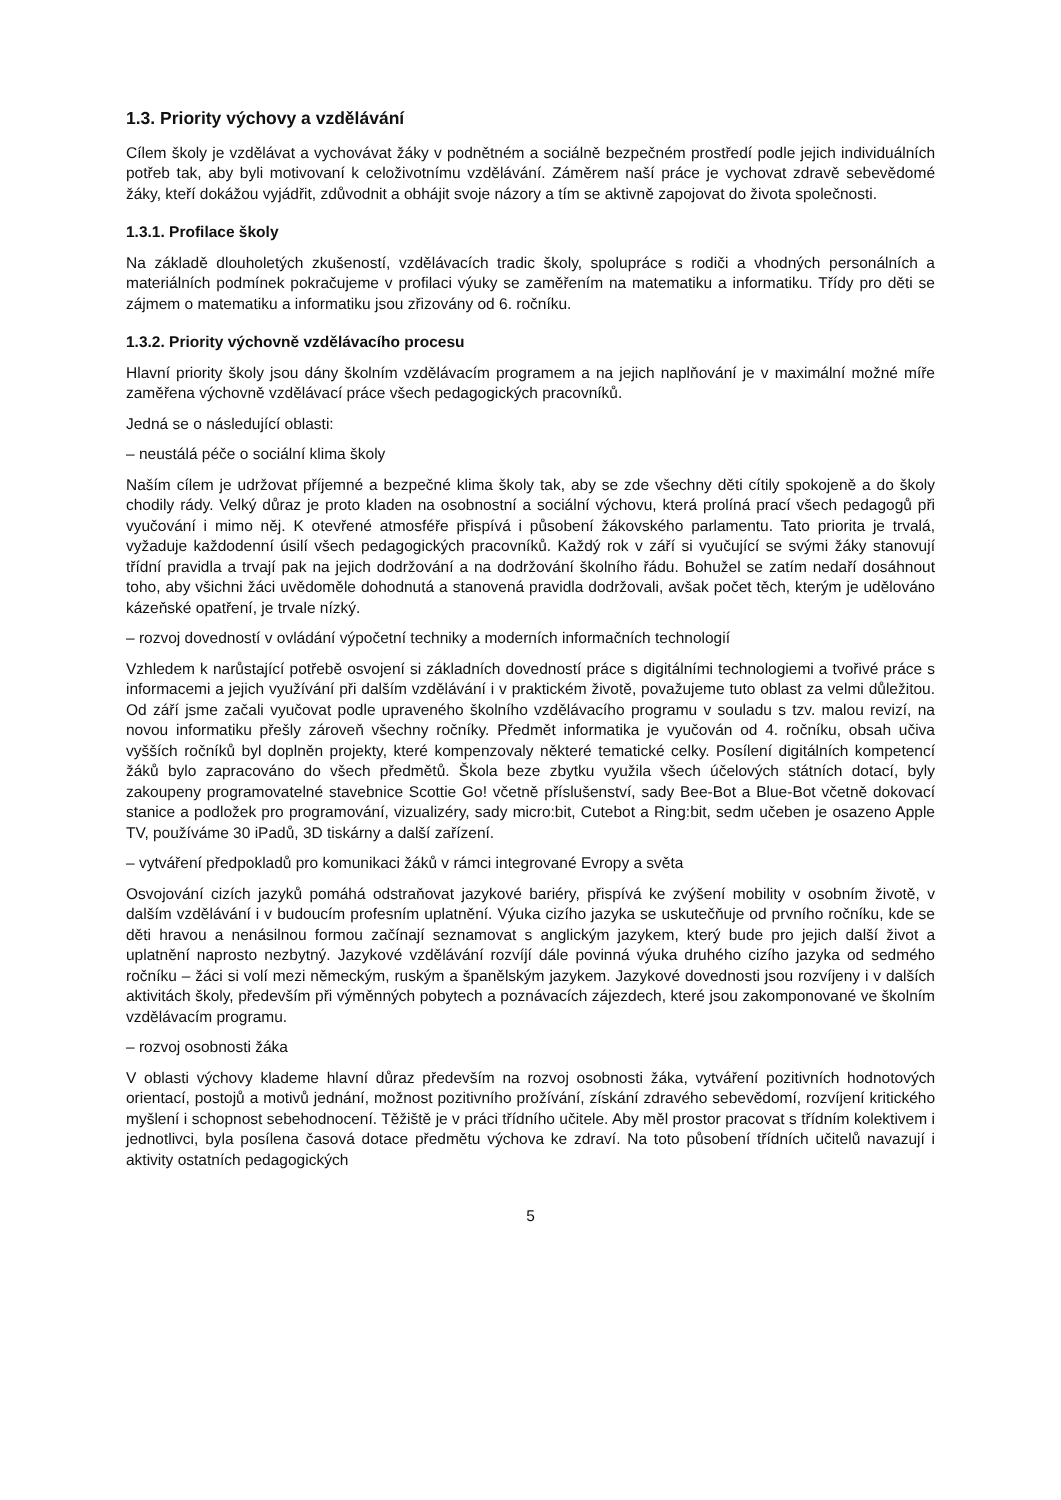1.3. Priority výchovy a vzdělávání
Cílem školy je vzdělávat a vychovávat žáky v podnětném a sociálně bezpečném prostředí podle jejich individuálních potřeb tak, aby byli motivovaní k celoživotnímu vzdělávání. Záměrem naší práce je vychovat zdravě sebevědomé žáky, kteří dokážou vyjádřit, zdůvodnit a obhájit svoje názory a tím se aktivně zapojovat do života společnosti.
1.3.1. Profilace školy
Na základě dlouholetých zkušeností, vzdělávacích tradic školy, spolupráce s rodiči a vhodných personálních a materiálních podmínek pokračujeme v profilaci výuky se zaměřením na matematiku a informatiku. Třídy pro děti se zájmem o matematiku a informatiku jsou zřizovány od 6. ročníku.
1.3.2. Priority výchovně vzdělávacího procesu
Hlavní priority školy jsou dány školním vzdělávacím programem a na jejich naplňování je v maximální možné míře zaměřena výchovně vzdělávací práce všech pedagogických pracovníků.
Jedná se o následující oblasti:
– neustálá péče o sociální klima školy
Naším cílem je udržovat příjemné a bezpečné klima školy tak, aby se zde všechny děti cítily spokojeně a do školy chodily rády. Velký důraz je proto kladen na osobnostní a sociální výchovu, která prolíná prací všech pedagogů při vyučování i mimo něj. K otevřené atmosféře přispívá i působení žákovského parlamentu. Tato priorita je trvalá, vyžaduje každodenní úsilí všech pedagogických pracovníků. Každý rok v září si vyučující se svými žáky stanovují třídní pravidla a trvají pak na jejich dodržování a na dodržování školního řádu. Bohužel se zatím nedaří dosáhnout toho, aby všichni žáci uvědoměle dohodnutá a stanovená pravidla dodržovali, avšak počet těch, kterým je udělováno kázeňské opatření, je trvale nízký.
– rozvoj dovedností v ovládání výpočetní techniky a moderních informačních technologií
Vzhledem k narůstající potřebě osvojení si základních dovedností práce s digitálními technologiemi a tvořivé práce s informacemi a jejich využívání při dalším vzdělávání i v praktickém životě, považujeme tuto oblast za velmi důležitou. Od září jsme začali vyučovat podle upraveného školního vzdělávacího programu v souladu s tzv. malou revizí, na novou informatiku přešly zároveň všechny ročníky. Předmět informatika je vyučován od 4. ročníku, obsah učiva vyšších ročníků byl doplněn projekty, které kompenzovaly některé tematické celky. Posílení digitálních kompetencí žáků bylo zapracováno do všech předmětů. Škola beze zbytku využila všech účelových státních dotací, byly zakoupeny programovatelné stavebnice Scottie Go! včetně příslušenství, sady Bee-Bot a Blue-Bot včetně dokovací stanice a podložek pro programování, vizualizéry, sady micro:bit, Cutebot a Ring:bit, sedm učeben je osazeno Apple TV, používáme 30 iPadů, 3D tiskárny a další zařízení.
– vytváření předpokladů pro komunikaci žáků v rámci integrované Evropy a světa
Osvojování cizích jazyků pomáhá odstraňovat jazykové bariéry, přispívá ke zvýšení mobility v osobním životě, v dalším vzdělávání i v budoucím profesním uplatnění. Výuka cizího jazyka se uskutečňuje od prvního ročníku, kde se děti hravou a nenásilnou formou začínají seznamovat s anglickým jazykem, který bude pro jejich další život a uplatnění naprosto nezbytný. Jazykové vzdělávání rozvíjí dále povinná výuka druhého cizího jazyka od sedmého ročníku – žáci si volí mezi německým, ruským a španělským jazykem. Jazykové dovednosti jsou rozvíjeny i v dalších aktivitách školy, především při výměnných pobytech a poznávacích zájezdech, které jsou zakomponované ve školním vzdělávacím programu.
– rozvoj osobnosti žáka
V oblasti výchovy klademe hlavní důraz především na rozvoj osobnosti žáka, vytváření pozitivních hodnotových orientací, postojů a motivů jednání, možnost pozitivního prožívání, získání zdravého sebevědomí, rozvíjení kritického myšlení i schopnost sebehodnocení. Těžiště je v práci třídního učitele. Aby měl prostor pracovat s třídním kolektivem i jednotlivci, byla posílena časová dotace předmětu výchova ke zdraví. Na toto působení třídních učitelů navazují i aktivity ostatních pedagogických
5